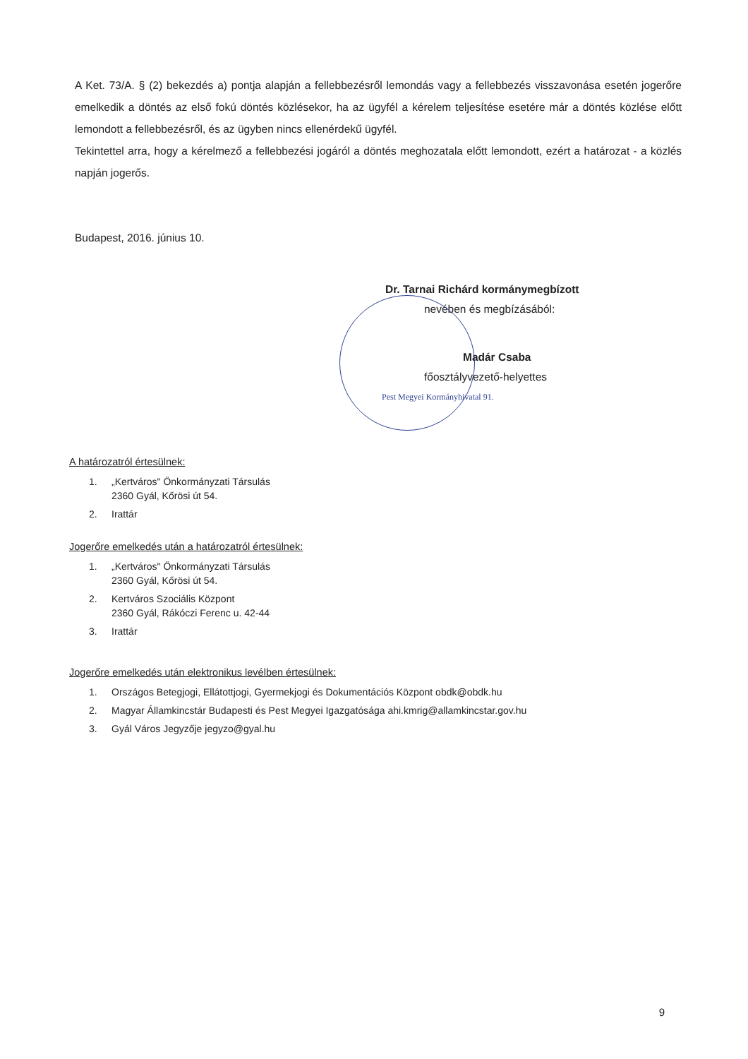A Ket. 73/A. § (2) bekezdés a) pontja alapján a fellebbezésről lemondás vagy a fellebbezés visszavonása esetén jogerőre emelkedik a döntés az első fokú döntés közlésekor, ha az ügyfél a kérelem teljesítése esetére már a döntés közlése előtt lemondott a fellebbezésről, és az ügyben nincs ellenérdekű ügyfél.
Tekintettel arra, hogy a kérelmező a fellebbezési jogáról a döntés meghozatala előtt lemondott, ezért a határozat - a közlés napján jogerős.
Budapest, 2016. június 10.
Dr. Tarnai Richárd kormánymegbízott
nevében és megbízásából:
Madár Csaba
főosztályvezető-helyettes
Pest Megyei Kormányhivatal 91.
A határozatról értesülnek:
1. „Kertváros" Önkormányzati Társulás
2360 Gyál, Kőrösi út 54.
2. Irattár
Jogerőre emelkedés után a határozatról értesülnek:
1. „Kertváros" Önkormányzati Társulás
2360 Gyál, Kőrösi út 54.
2. Kertváros Szociális Központ
2360 Gyál, Rákóczi Ferenc u. 42-44
3. Irattár
Jogerőre emelkedés után elektronikus levélben értesülnek:
1. Országos Betegjogi, Ellátottjogi, Gyermekjogi és Dokumentációs Központ obdk@obdk.hu
2. Magyar Államkincstár Budapesti és Pest Megyei Igazgatósága ahi.kmrig@allamkincstar.gov.hu
3. Gyál Város Jegyzője jegyzo@gyal.hu
9